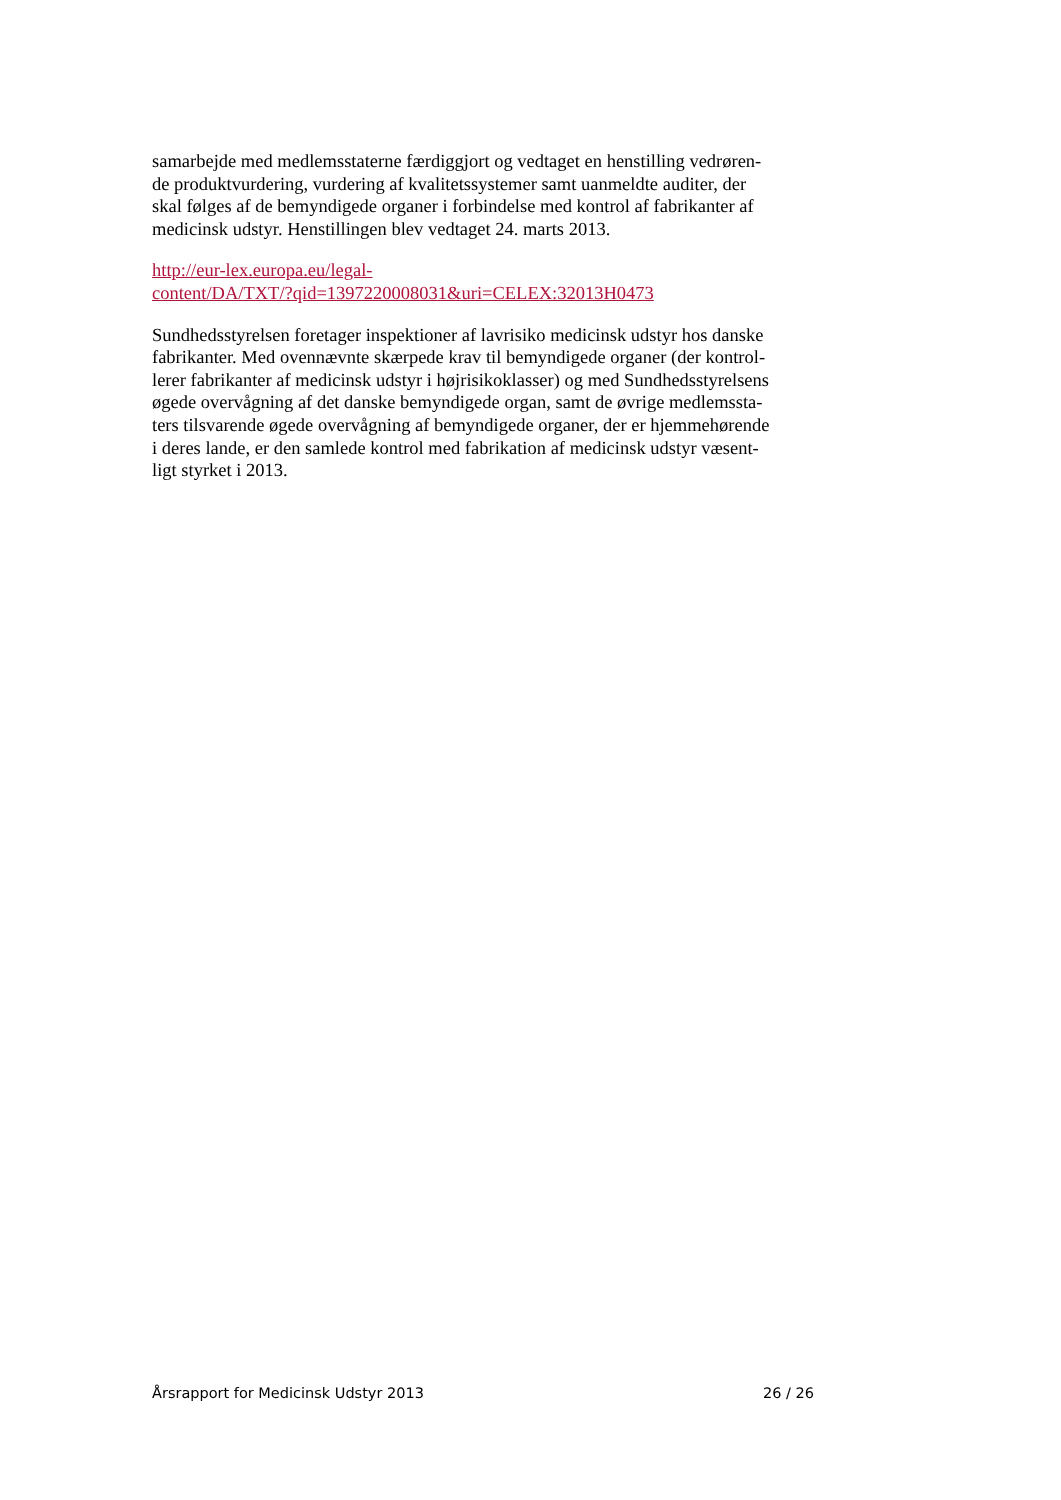samarbejde med medlemsstaterne færdiggjort og vedtaget en henstilling vedrøren-
de produktvurdering, vurdering af kvalitetssystemer samt uanmeldte auditer, der
skal følges af de bemyndigede organer i forbindelse med kontrol af fabrikanter af
medicinsk udstyr. Henstillingen blev vedtaget 24. marts 2013.
http://eur-lex.europa.eu/legal-
content/DA/TXT/?qid=1397220008031&uri=CELEX:32013H0473
Sundhedsstyrelsen foretager inspektioner af lavrisiko medicinsk udstyr hos danske
fabrikanter. Med ovennævnte skærpede krav til bemyndigede organer (der kontrol-
lerer fabrikanter af medicinsk udstyr i højrisikoklasser) og med Sundhedsstyrelsens
øgede overvågning af det danske bemyndigede organ, samt de øvrige medlemssta-
ters tilsvarende øgede overvågning af bemyndigede organer, der er hjemmehørende
i deres lande, er den samlede kontrol med fabrikation af medicinsk udstyr væsent-
ligt styrket i 2013.
Årsrapport for Medicinsk Udstyr 2013 26 / 26